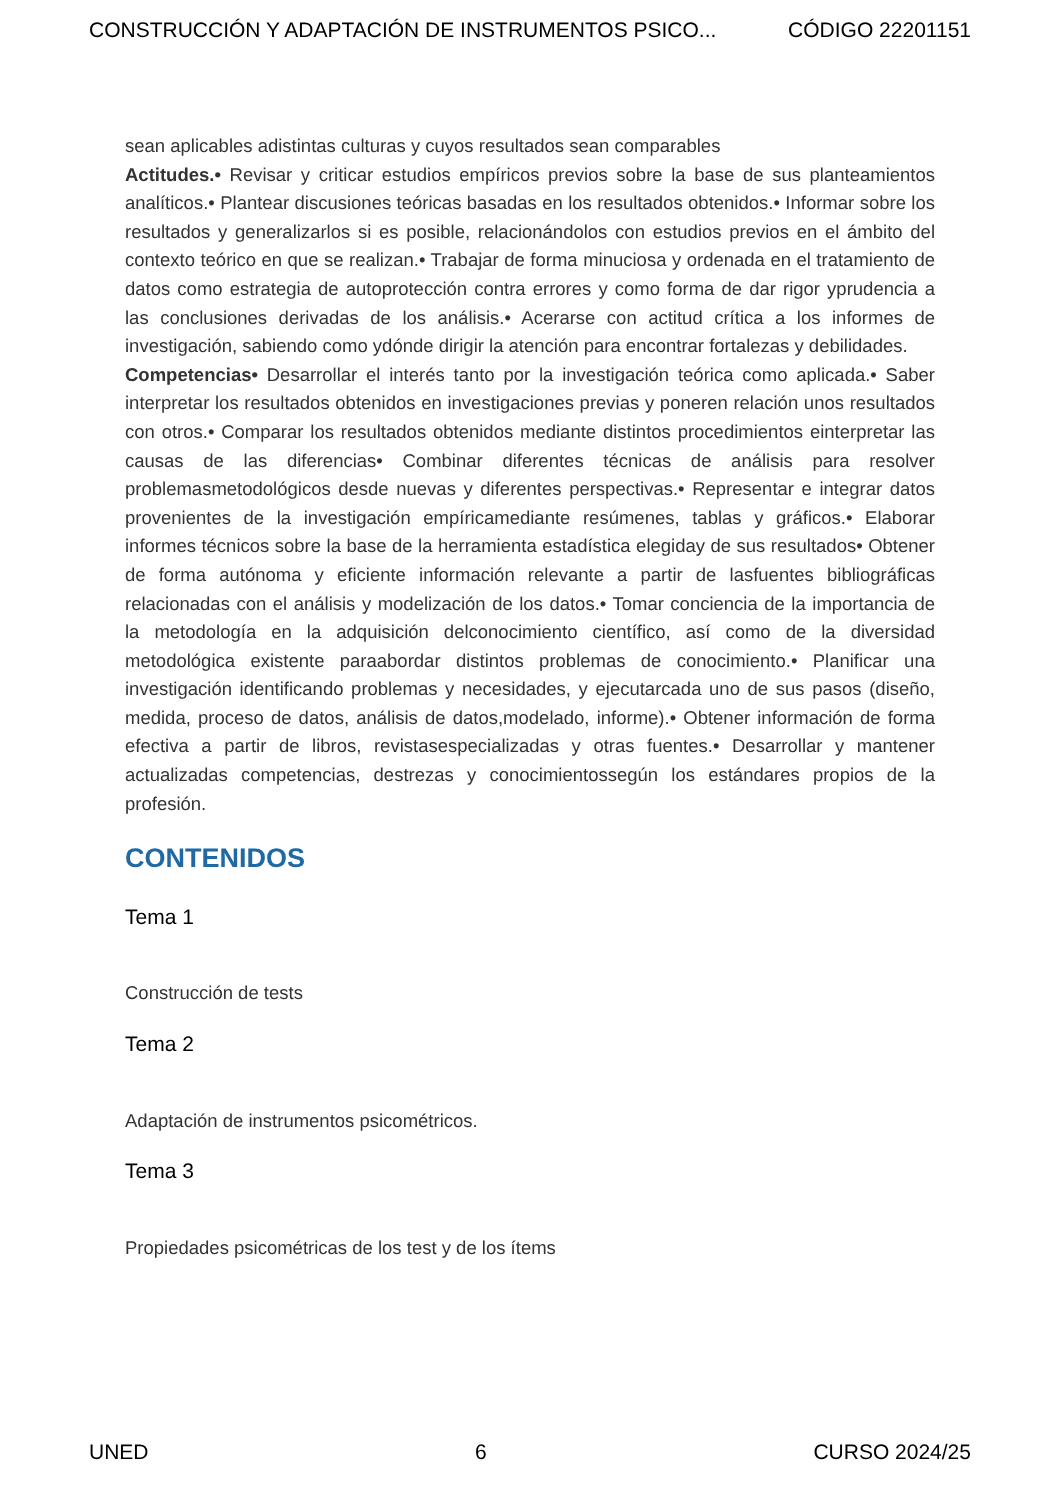CONSTRUCCIÓN Y ADAPTACIÓN DE INSTRUMENTOS PSICO... CÓDIGO 22201151
sean aplicables adistintas culturas y cuyos resultados sean comparables
Actitudes.• Revisar y criticar estudios empíricos previos sobre la base de sus planteamientos analíticos.• Plantear discusiones teóricas basadas en los resultados obtenidos.• Informar sobre los resultados y generalizarlos si es posible, relacionándolos con estudios previos en el ámbito del contexto teórico en que se realizan.• Trabajar de forma minuciosa y ordenada en el tratamiento de datos como estrategia de autoprotección contra errores y como forma de dar rigor yprudencia a las conclusiones derivadas de los análisis.• Acerarse con actitud crítica a los informes de investigación, sabiendo como ydónde dirigir la atención para encontrar fortalezas y debilidades.
Competencias• Desarrollar el interés tanto por la investigación teórica como aplicada.• Saber interpretar los resultados obtenidos en investigaciones previas y poneren relación unos resultados con otros.• Comparar los resultados obtenidos mediante distintos procedimientos einterpretar las causas de las diferencias• Combinar diferentes técnicas de análisis para resolver problemasmetodológicos desde nuevas y diferentes perspectivas.• Representar e integrar datos provenientes de la investigación empíricamediante resúmenes, tablas y gráficos.• Elaborar informes técnicos sobre la base de la herramienta estadística elegiday de sus resultados• Obtener de forma autónoma y eficiente información relevante a partir de lasfuentes bibliográficas relacionadas con el análisis y modelización de los datos.• Tomar conciencia de la importancia de la metodología en la adquisición delconocimiento científico, así como de la diversidad metodológica existente paraabordar distintos problemas de conocimiento.• Planificar una investigación identificando problemas y necesidades, y ejecutarcada uno de sus pasos (diseño, medida, proceso de datos, análisis de datos,modelado, informe).• Obtener información de forma efectiva a partir de libros, revistasespecializadas y otras fuentes.• Desarrollar y mantener actualizadas competencias, destrezas y conocimientossegún los estándares propios de la profesión.
CONTENIDOS
Tema 1
Construcción de tests
Tema 2
Adaptación de instrumentos psicométricos.
Tema 3
Propiedades psicométricas de los test y de los ítems
UNED 6 CURSO 2024/25